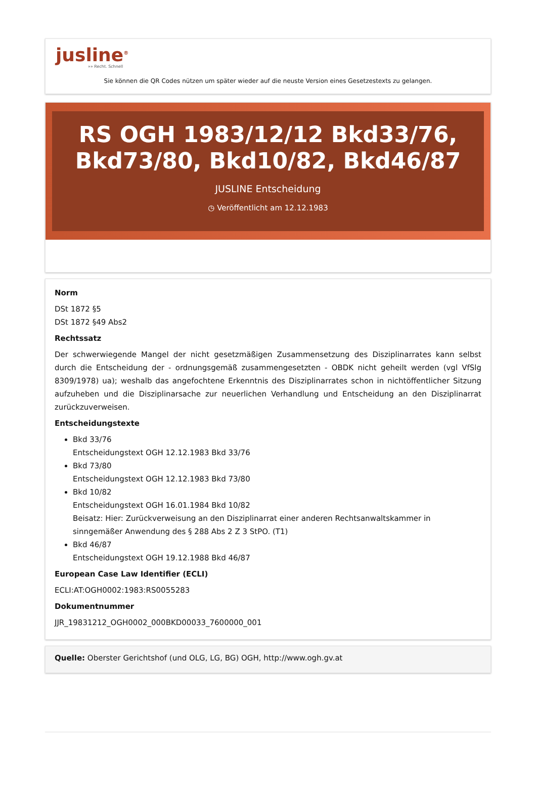jusline<sup>®</sup>
»» Recht. Schnell
Sie können die QR Codes nützen um später wieder auf die neuste Version eines Gesetzestexts zu gelangen.
RS OGH 1983/12/12 Bkd33/76, Bkd73/80, Bkd10/82, Bkd46/87
JUSLINE Entscheidung
◷ Veröffentlicht am 12.12.1983
Norm
DSt 1872 §5
DSt 1872 §49 Abs2
Rechtssatz
Der schwerwiegende Mangel der nicht gesetzmäßigen Zusammensetzung des Disziplinarrates kann selbst durch die Entscheidung der - ordnungsgemäß zusammengesetzten - OBDK nicht geheilt werden (vgl VfSlg 8309/1978) ua); weshalb das angefochtene Erkenntnis des Disziplinarrates schon in nichtöffentlicher Sitzung aufzuheben und die Disziplinarsache zur neuerlichen Verhandlung und Entscheidung an den Disziplinarrat zurückzuverweisen.
Entscheidungstexte
Bkd 33/76
Entscheidungstext OGH 12.12.1983 Bkd 33/76
Bkd 73/80
Entscheidungstext OGH 12.12.1983 Bkd 73/80
Bkd 10/82
Entscheidungstext OGH 16.01.1984 Bkd 10/82
Beisatz: Hier: Zurückverweisung an den Disziplinarrat einer anderen Rechtsanwaltskammer in sinngemäßer Anwendung des § 288 Abs 2 Z 3 StPO. (T1)
Bkd 46/87
Entscheidungstext OGH 19.12.1988 Bkd 46/87
European Case Law Identifier (ECLI)
ECLI:AT:OGH0002:1983:RS0055283
Dokumentnummer
JJR_19831212_OGH0002_000BKD00033_7600000_001
Quelle: Oberster Gerichtshof (und OLG, LG, BG) OGH, http://www.ogh.gv.at